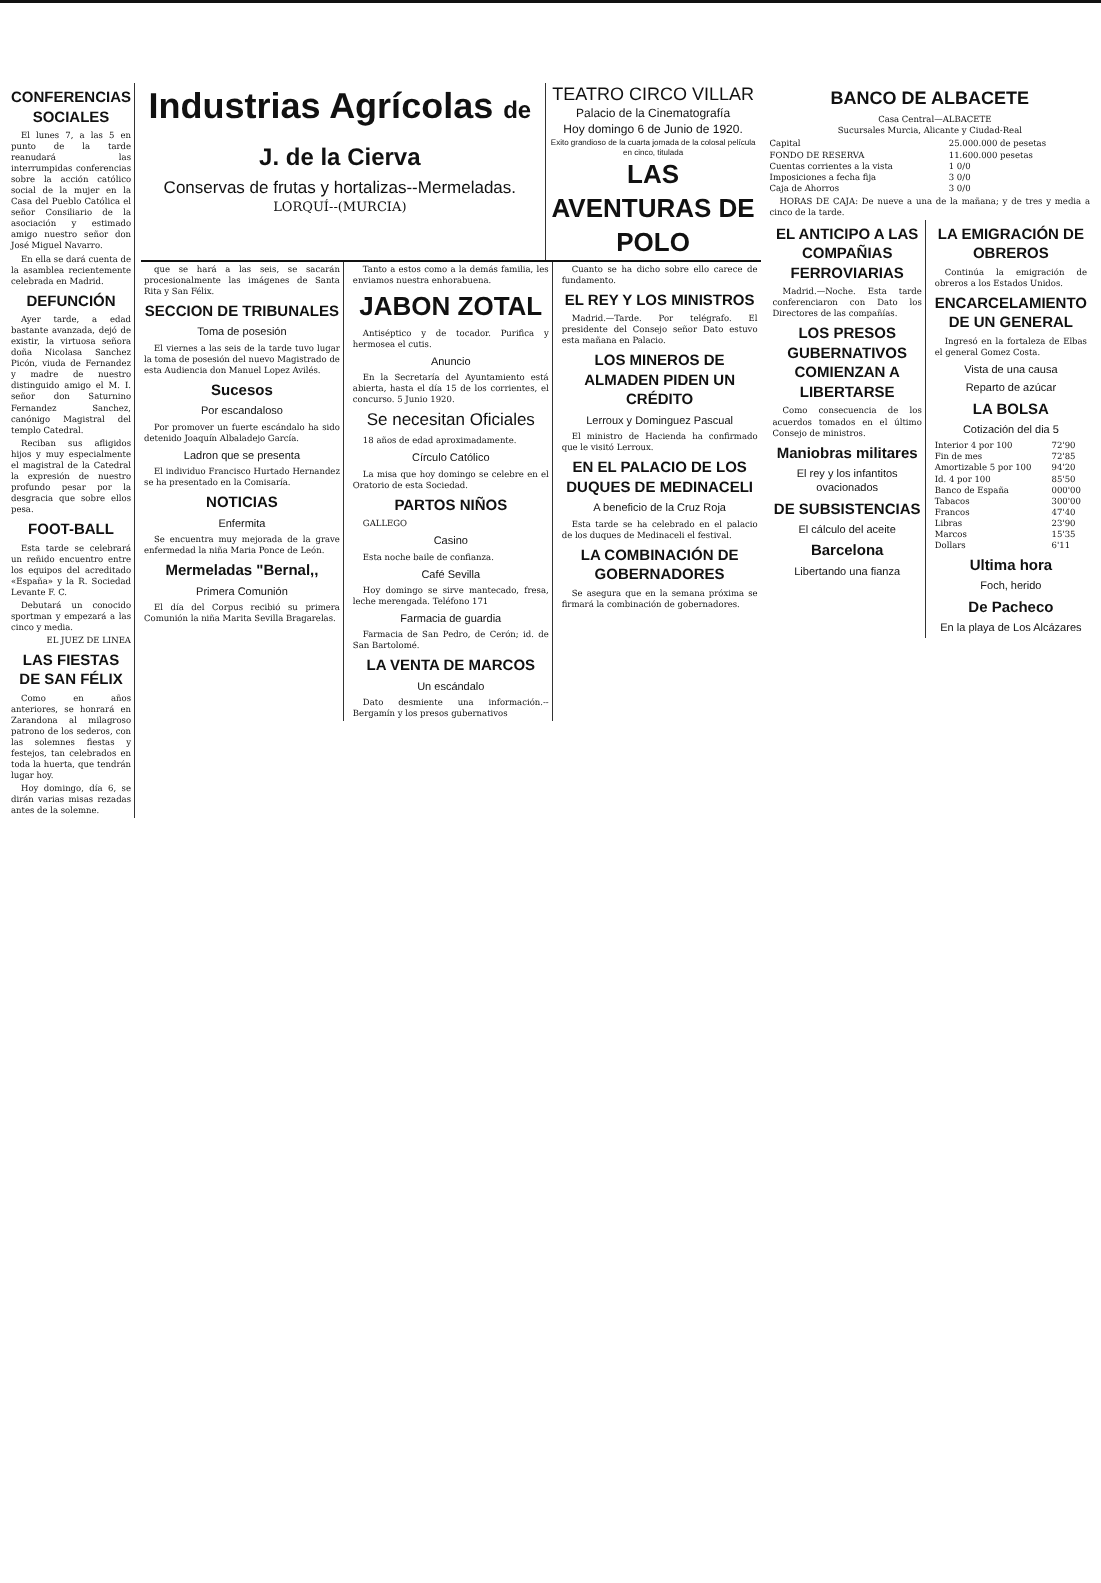CONFERENCIAS SOCIALES
El lunes 7, a las 5 en punto de la tarde reanudará las interrumpidas conferencias sobre la acción católico social de la mujer en la Casa del Pueblo Católica el señor Consiliario de la asociación y estimado amigo nuestro señor don José Miguel Navarro.
En ella se dará cuenta de la asamblea recientemente celebrada en Madrid.
DEFUNCIÓN
Ayer tarde, a edad bastante avanzada, dejó de existir, la virtuosa señora doña Nicolasa Sanchez Picón, viuda de Fernandez y madre de nuestro distinguido amigo el M. I. señor don Saturnino Fernandez Sanchez, canónigo Magistral del templo Catedral.
Reciban sus afligidos hijos y muy especialmente el magistral de la Catedral la expresión de nuestro profundo pesar por la desgracia que sobre ellos pesa.
FOOT-BALL
Esta tarde se celebrará un reñido encuentro entre los equipos del acreditado «España» y la R. Sociedad Levante F. C.
Debutará un conocido sportman y empezará a las cinco y media.
EL JUEZ DE LINEA
LAS FIESTAS DE SAN FÉLIX
Como en años anteriores, se honrará en Zarandona al milagroso patrono de los sederos, con las solemnes fiestas y festejos, tan celebrados en toda la huerta, que tendrán lugar hoy.
Hoy domingo, día 6, se dirán varias misas rezadas antes de la solemne.
Industrias Agrícolas de J. de la Cierva
Conservas de frutas y hortalizas--Mermeladas.
LORQUÍ--(MURCIA)
TEATRO CIRCO VILLAR
Palacio de la Cinematografía
Hoy domingo 6 de Junio de 1920.
Exito grandioso de la cuarta jornada de la colosal película en cinco, titulada
LAS AVENTURAS DE POLO
que se hará a las seis, se sacarán procesionalmente las imágenes de Santa Rita y San Félix.
SECCION DE TRIBUNALES
Toma de posesión
El viernes a las seis de la tarde tuvo lugar la toma de posesión del nuevo Magistrado de esta Audiencia don Manuel Lopez Avilés.
Sucesos
Por escandaloso
Por promover un fuerte escándalo ha sido detenido Joaquín Albaladejo García.
Ladron que se presenta
El individuo Francisco Hurtado Hernandez se ha presentado en la Comisaría.
NOTICIAS
Enfermita
Se encuentra muy mejorada de la grave enfermedad la niña Maria Ponce de León.
Mermeladas "Bernal,,
Primera Comunión
El día del Corpus recibió su primera Comunión la niña Marita Sevilla Bragarelas.
Tanto a estos como a la demás familia, les enviamos nuestra enhorabuena.
JABON ZOTAL
Antiséptico y de tocador. Purifica y hermosea el cutis.
Anuncio
En la Secretaría del Ayuntamiento está abierta, hasta el día 15 de los corrientes, el concurso. 5 Junio 1920.
Se necesitan Oficiales
18 años de edad aproximadamente.
Círculo Católico
La misa que hoy domingo se celebre en el Oratorio de esta Sociedad.
PARTOS NIÑOS
GALLEGO
Casino
Esta noche baile de confianza.
Café Sevilla
Hoy domingo se sirve mantecado, fresa, leche merengada. Teléfono 171
Farmacia de guardia
Farmacia de San Pedro, de Cerón; id. de San Bartolomé.
LA VENTA DE MARCOS
Un escándalo
Dato desmiente una información.--Bergamín y los presos gubernativos
Cuanto se ha dicho sobre ello carece de fundamento.
EL REY Y LOS MINISTROS
Madrid.—Tarde. Por telégrafo. El presidente del Consejo señor Dato estuvo esta mañana en Palacio.
LOS MINEROS DE ALMADEN PIDEN UN CRÉDITO
Lerroux y Dominguez Pascual
El ministro de Hacienda ha confirmado que le visitó Lerroux.
EN EL PALACIO DE LOS DUQUES DE MEDINACELI
A beneficio de la Cruz Roja
Esta tarde se ha celebrado en el palacio de los duques de Medinaceli el festival.
LA COMBINACIÓN DE GOBERNADORES
Se asegura que en la semana próxima se firmará la combinación de gobernadores.
BANCO DE ALBACETE
Casa Central—ALBACETE
Sucursales Murcia, Alicante y Ciudad-Real
| Capital | 25.000.000 de pesetas |
| FONDO DE RESERVA | 11.600.000 pesetas |
| Cuentas corrientes a la vista | 1 0/0 |
| Imposiciones a fecha fija | 3 0/0 |
| Caja de Ahorros | 3 0/0 |
HORAS DE CAJA: De nueve a una de la mañana; y de tres y media a cinco de la tarde.
EL ANTICIPO A LAS COMPAÑIAS FERROVIARIAS
Madrid.—Noche. Esta tarde conferenciaron con Dato los Directores de las compañías.
LOS PRESOS GUBERNATIVOS COMIENZAN A LIBERTARSE
Como consecuencia de los acuerdos tomados en el último Consejo de ministros.
Maniobras militares
El rey y los infantitos ovacionados
DE SUBSISTENCIAS
El cálculo del aceite
Barcelona
Libertando una fianza
LA EMIGRACIÓN DE OBREROS
Continúa la emigración de obreros a los Estados Unidos.
ENCARCELAMIENTO DE UN GENERAL
Ingresó en la fortaleza de Elbas el general Gomez Costa.
Vista de una causa
Reparto de azúcar
LA BOLSA
Cotización del dia 5
| Interior 4 por 100 | 72'90 |
| Fin de mes | 72'85 |
| Amortizable 5 por 100 | 94'20 |
| Id. 4 por 100 | 85'50 |
| Banco de España | 000'00 |
| Tabacos | 300'00 |
| Francos | 47'40 |
| Libras | 23'90 |
| Marcos | 15'35 |
| Dollars | 6'11 |
Ultima hora
Foch, herido
De Pacheco
En la playa de Los Alcázares